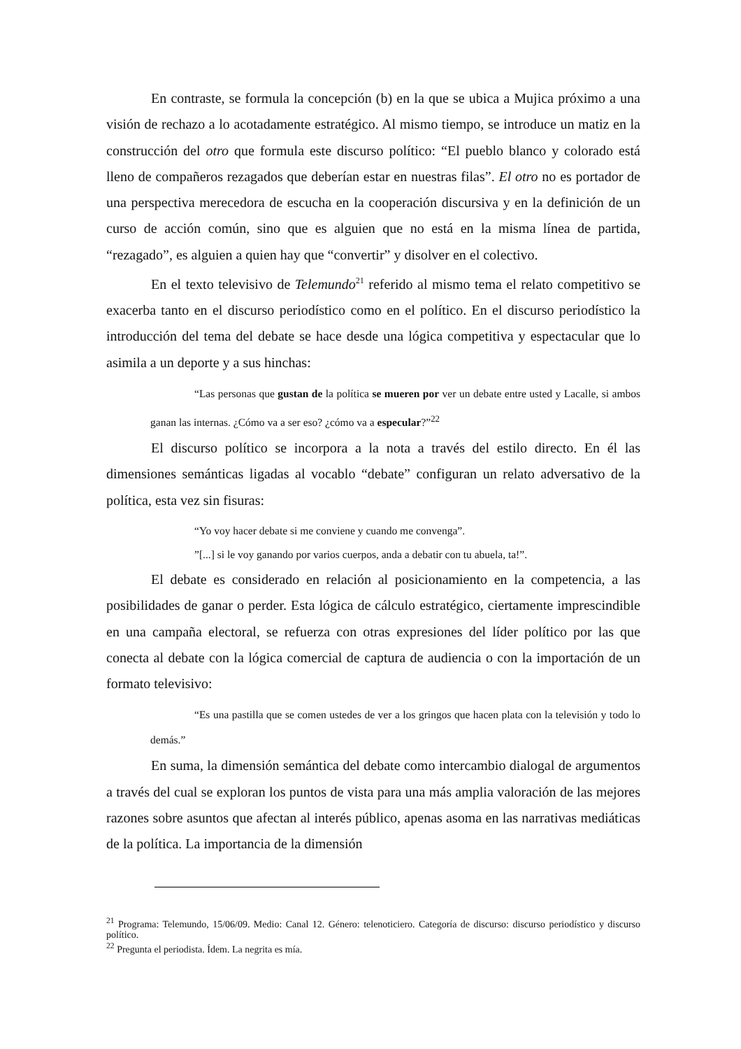En contraste, se formula la concepción (b) en la que se ubica a Mujica próximo a una visión de rechazo a lo acotadamente estratégico. Al mismo tiempo, se introduce un matiz en la construcción del otro que formula este discurso político: “El pueblo blanco y colorado está lleno de compañeros rezagados que deberían estar en nuestras filas”. El otro no es portador de una perspectiva merecedora de escucha en la cooperación discursiva y en la definición de un curso de acción común, sino que es alguien que no está en la misma línea de partida, “rezagado”, es alguien a quien hay que “convertir” y disolver en el colectivo.
En el texto televisivo de Telemundo<sup>21</sup> referido al mismo tema el relato competitivo se exacerba tanto en el discurso periodístico como en el político. En el discurso periodístico la introducción del tema del debate se hace desde una lógica competitiva y espectacular que lo asimila a un deporte y a sus hinchas:
“Las personas que gustan de la política se mueren por ver un debate entre usted y Lacalle, si ambos ganan las internas. ¿Cómo va a ser eso? ¿cómo va a especular?”<sup>22</sup>
El discurso político se incorpora a la nota a través del estilo directo. En él las dimensiones semánticas ligadas al vocablo “debate” configuran un relato adversativo de la política, esta vez sin fisuras:
“Yo voy hacer debate si me conviene y cuando me convenga”.
”[...] si le voy ganando por varios cuerpos, anda a debatir con tu abuela, ta!”.
El debate es considerado en relación al posicionamiento en la competencia, a las posibilidades de ganar o perder. Esta lógica de cálculo estratégico, ciertamente imprescindible en una campaña electoral, se refuerza con otras expresiones del líder político por las que conecta al debate con la lógica comercial de captura de audiencia o con la importación de un formato televisivo:
“Es una pastilla que se comen ustedes de ver a los gringos que hacen plata con la televisión y todo lo demás.”
En suma, la dimensión semántica del debate como intercambio dialogal de argumentos a través del cual se exploran los puntos de vista para una más amplia valoración de las mejores razones sobre asuntos que afectan al interés público, apenas asoma en las narrativas mediáticas de la política. La importancia de la dimensión
<sup>21</sup> Programa: Telemundo, 15/06/09. Medio: Canal 12. Género: telenoticiero. Categoría de discurso: discurso periodístico y discurso político.
<sup>22</sup> Pregunta el periodista. Ídem. La negrita es mía.